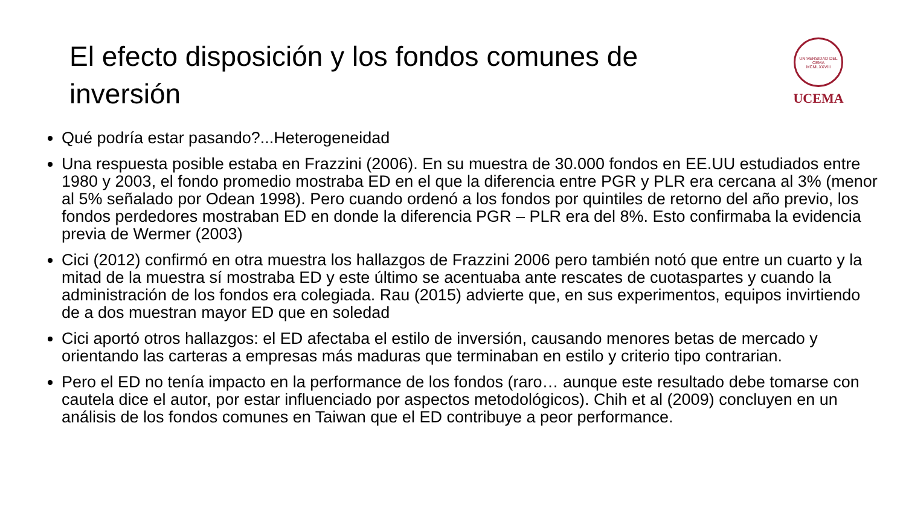El efecto disposición y los fondos comunes de inversión
UNIVERSIDAD DEL CEMA
MCMLXXVIII
UCEMA
Qué podría estar pasando?...Heterogeneidad
Una respuesta posible estaba en Frazzini (2006). En su muestra de 30.000 fondos en EE.UU estudiados entre 1980 y 2003, el fondo promedio mostraba ED en el que la diferencia entre PGR y PLR era cercana al 3% (menor al 5% señalado por Odean 1998). Pero cuando ordenó a los fondos por quintiles de retorno del año previo, los fondos perdedores mostraban ED en donde la diferencia PGR – PLR era del 8%. Esto confirmaba la evidencia previa de Wermer (2003)
Cici (2012) confirmó en otra muestra los hallazgos de Frazzini 2006 pero también notó que entre un cuarto y la mitad de la muestra sí mostraba ED y este último se acentuaba ante rescates de cuotaspartes y cuando la administración de los fondos era colegiada. Rau (2015) advierte que, en sus experimentos, equipos invirtiendo de a dos muestran mayor ED que en soledad
Cici aportó otros hallazgos: el ED afectaba el estilo de inversión, causando menores betas de mercado y orientando las carteras a empresas más maduras que terminaban en estilo y criterio tipo contrarian.
Pero el ED no tenía impacto en la performance de los fondos (raro… aunque este resultado debe tomarse con cautela dice el autor, por estar influenciado por aspectos metodológicos). Chih et al (2009) concluyen en un análisis de los fondos comunes en Taiwan que el ED contribuye a peor performance.